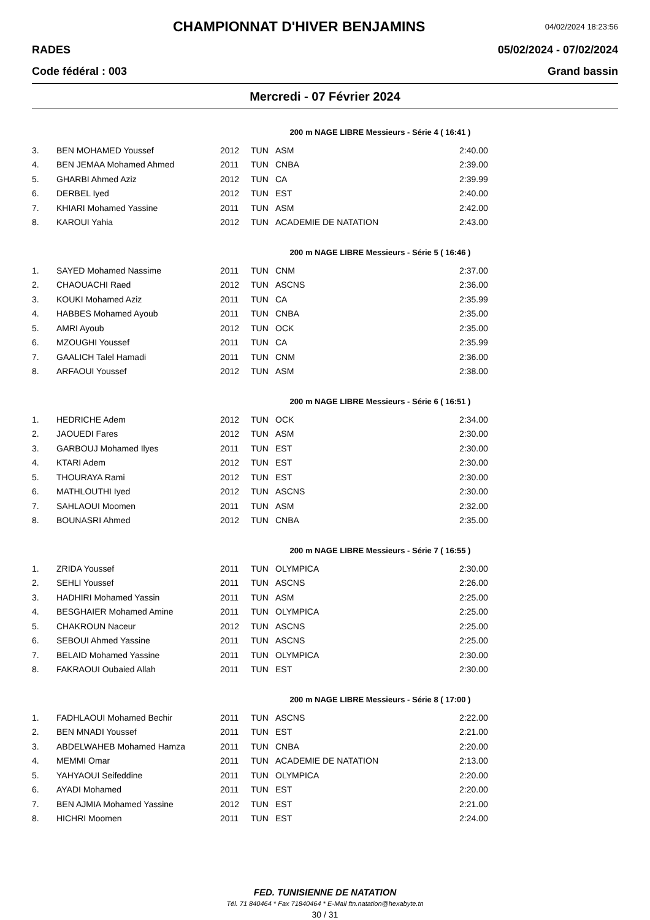CHAMPIONNAT D'HIVER BENJAMINS
04/02/2024 18:23:56
RADES 05/02/2024 - 07/02/2024
Code fédéral : 003 Grand bassin
Mercredi - 07 Février 2024
200 m NAGE LIBRE Messieurs - Série 4 ( 16:41 )
| 3. | BEN MOHAMED Youssef | 2012 | TUN | ASM | 2:40.00 |
| 4. | BEN JEMAA Mohamed Ahmed | 2011 | TUN | CNBA | 2:39.00 |
| 5. | GHARBI Ahmed Aziz | 2012 | TUN | CA | 2:39.99 |
| 6. | DERBEL Iyed | 2012 | TUN | EST | 2:40.00 |
| 7. | KHIARI Mohamed Yassine | 2011 | TUN | ASM | 2:42.00 |
| 8. | KAROUI Yahia | 2012 | TUN | ACADEMIE DE NATATION | 2:43.00 |
200 m NAGE LIBRE Messieurs - Série 5 ( 16:46 )
| 1. | SAYED Mohamed Nassime | 2011 | TUN | CNM | 2:37.00 |
| 2. | CHAOUACHI Raed | 2012 | TUN | ASCNS | 2:36.00 |
| 3. | KOUKI Mohamed Aziz | 2011 | TUN | CA | 2:35.99 |
| 4. | HABBES Mohamed Ayoub | 2011 | TUN | CNBA | 2:35.00 |
| 5. | AMRI Ayoub | 2012 | TUN | OCK | 2:35.00 |
| 6. | MZOUGHI Youssef | 2011 | TUN | CA | 2:35.99 |
| 7. | GAALICH Talel Hamadi | 2011 | TUN | CNM | 2:36.00 |
| 8. | ARFAOUI Youssef | 2012 | TUN | ASM | 2:38.00 |
200 m NAGE LIBRE Messieurs - Série 6 ( 16:51 )
| 1. | HEDRICHE Adem | 2012 | TUN | OCK | 2:34.00 |
| 2. | JAOUEDI Fares | 2012 | TUN | ASM | 2:30.00 |
| 3. | GARBOUJ Mohamed Ilyes | 2011 | TUN | EST | 2:30.00 |
| 4. | KTARI Adem | 2012 | TUN | EST | 2:30.00 |
| 5. | THOURAYA Rami | 2012 | TUN | EST | 2:30.00 |
| 6. | MATHLOUTHI Iyed | 2012 | TUN | ASCNS | 2:30.00 |
| 7. | SAHLAOUI Moomen | 2011 | TUN | ASM | 2:32.00 |
| 8. | BOUNASRI Ahmed | 2012 | TUN | CNBA | 2:35.00 |
200 m NAGE LIBRE Messieurs - Série 7 ( 16:55 )
| 1. | ZRIDA Youssef | 2011 | TUN | OLYMPICA | 2:30.00 |
| 2. | SEHLI Youssef | 2011 | TUN | ASCNS | 2:26.00 |
| 3. | HADHIRI Mohamed Yassin | 2011 | TUN | ASM | 2:25.00 |
| 4. | BESGHAIER Mohamed Amine | 2011 | TUN | OLYMPICA | 2:25.00 |
| 5. | CHAKROUN Naceur | 2012 | TUN | ASCNS | 2:25.00 |
| 6. | SEBOUI Ahmed Yassine | 2011 | TUN | ASCNS | 2:25.00 |
| 7. | BELAID Mohamed Yassine | 2011 | TUN | OLYMPICA | 2:30.00 |
| 8. | FAKRAOUI Oubaied Allah | 2011 | TUN | EST | 2:30.00 |
200 m NAGE LIBRE Messieurs - Série 8 ( 17:00 )
| 1. | FADHLAOUI Mohamed Bechir | 2011 | TUN | ASCNS | 2:22.00 |
| 2. | BEN MNADI Youssef | 2011 | TUN | EST | 2:21.00 |
| 3. | ABDELWAHEB Mohamed Hamza | 2011 | TUN | CNBA | 2:20.00 |
| 4. | MEMMI Omar | 2011 | TUN | ACADEMIE DE NATATION | 2:13.00 |
| 5. | YAHYAOUI Seifeddine | 2011 | TUN | OLYMPICA | 2:20.00 |
| 6. | AYADI Mohamed | 2011 | TUN | EST | 2:20.00 |
| 7. | BEN AJMIA Mohamed Yassine | 2012 | TUN | EST | 2:21.00 |
| 8. | HICHRI Moomen | 2011 | TUN | EST | 2:24.00 |
FED. TUNISIENNE DE NATATION
Tél. 71 840464 * Fax 71840464 * E-Mail ftn.natation@hexabyte.tn
30 / 31